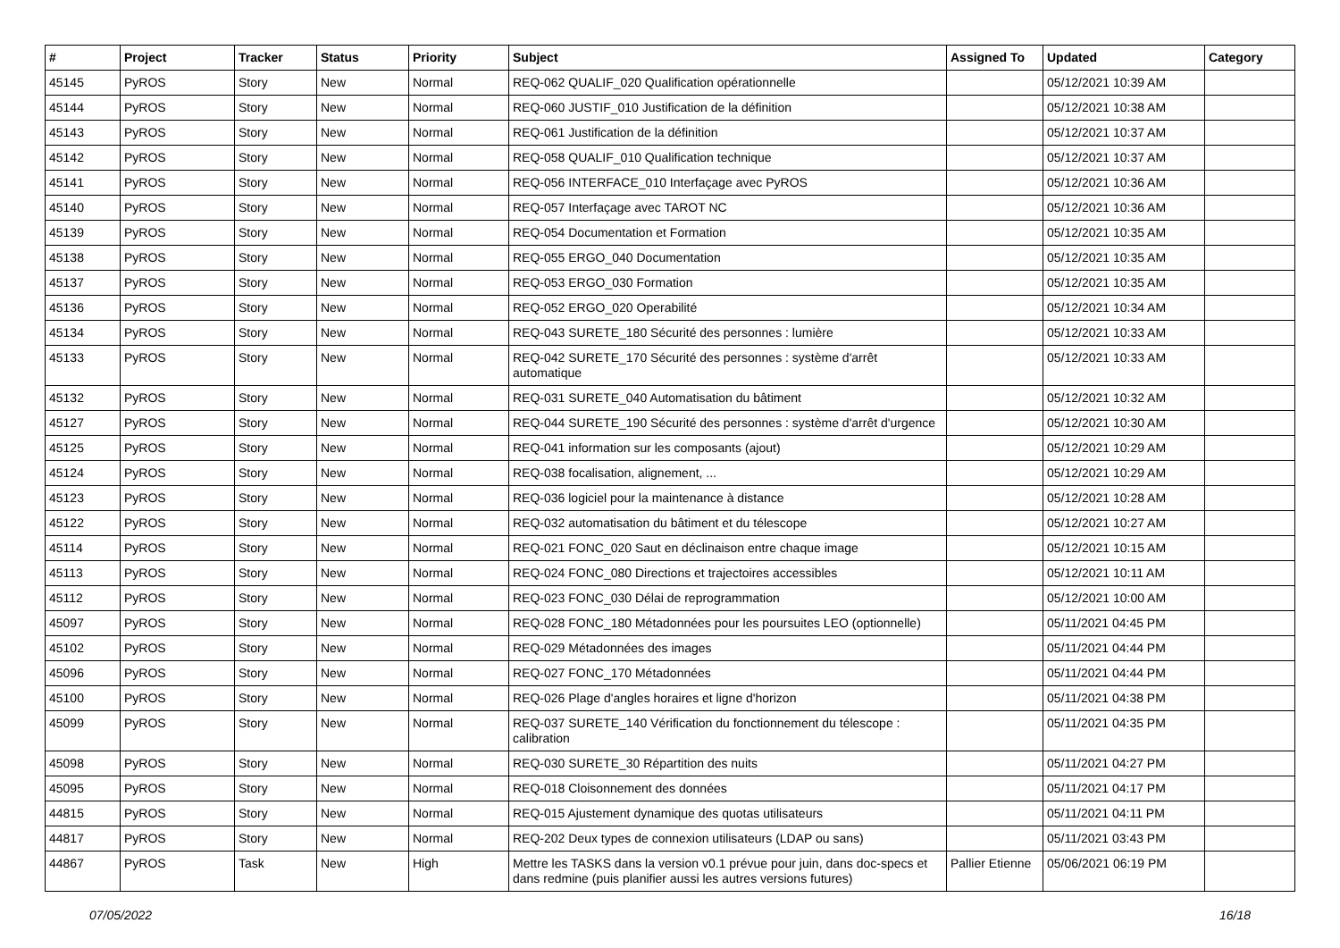| # | Project | Tracker | Status | Priority | Subject | Assigned To | Updated | Category |
| --- | --- | --- | --- | --- | --- | --- | --- | --- |
| 45145 | PyROS | Story | New | Normal | REQ-062 QUALIF_020 Qualification opérationnelle | | 05/12/2021 10:39 AM | |
| 45144 | PyROS | Story | New | Normal | REQ-060 JUSTIF_010 Justification de la définition | | 05/12/2021 10:38 AM | |
| 45143 | PyROS | Story | New | Normal | REQ-061 Justification de la définition | | 05/12/2021 10:37 AM | |
| 45142 | PyROS | Story | New | Normal | REQ-058 QUALIF_010 Qualification technique | | 05/12/2021 10:37 AM | |
| 45141 | PyROS | Story | New | Normal | REQ-056 INTERFACE_010 Interfaçage avec PyROS | | 05/12/2021 10:36 AM | |
| 45140 | PyROS | Story | New | Normal | REQ-057 Interfaçage avec TAROT NC | | 05/12/2021 10:36 AM | |
| 45139 | PyROS | Story | New | Normal | REQ-054 Documentation et Formation | | 05/12/2021 10:35 AM | |
| 45138 | PyROS | Story | New | Normal | REQ-055 ERGO_040 Documentation | | 05/12/2021 10:35 AM | |
| 45137 | PyROS | Story | New | Normal | REQ-053 ERGO_030 Formation | | 05/12/2021 10:35 AM | |
| 45136 | PyROS | Story | New | Normal | REQ-052 ERGO_020 Operabilité | | 05/12/2021 10:34 AM | |
| 45134 | PyROS | Story | New | Normal | REQ-043 SURETE_180 Sécurité des personnes : lumière | | 05/12/2021 10:33 AM | |
| 45133 | PyROS | Story | New | Normal | REQ-042 SURETE_170 Sécurité des personnes : système d'arrêt automatique | | 05/12/2021 10:33 AM | |
| 45132 | PyROS | Story | New | Normal | REQ-031 SURETE_040 Automatisation du bâtiment | | 05/12/2021 10:32 AM | |
| 45127 | PyROS | Story | New | Normal | REQ-044 SURETE_190 Sécurité des personnes : système d'arrêt d'urgence | | 05/12/2021 10:30 AM | |
| 45125 | PyROS | Story | New | Normal | REQ-041 information sur les composants (ajout) | | 05/12/2021 10:29 AM | |
| 45124 | PyROS | Story | New | Normal | REQ-038 focalisation, alignement, ... | | 05/12/2021 10:29 AM | |
| 45123 | PyROS | Story | New | Normal | REQ-036 logiciel pour la maintenance à distance | | 05/12/2021 10:28 AM | |
| 45122 | PyROS | Story | New | Normal | REQ-032 automatisation du bâtiment et du télescope | | 05/12/2021 10:27 AM | |
| 45114 | PyROS | Story | New | Normal | REQ-021 FONC_020 Saut en déclinaison entre chaque image | | 05/12/2021 10:15 AM | |
| 45113 | PyROS | Story | New | Normal | REQ-024 FONC_080 Directions et trajectoires accessibles | | 05/12/2021 10:11 AM | |
| 45112 | PyROS | Story | New | Normal | REQ-023 FONC_030 Délai de reprogrammation | | 05/12/2021 10:00 AM | |
| 45097 | PyROS | Story | New | Normal | REQ-028 FONC_180 Métadonnées pour les poursuites LEO (optionnelle) | | 05/11/2021 04:45 PM | |
| 45102 | PyROS | Story | New | Normal | REQ-029 Métadonnées des images | | 05/11/2021 04:44 PM | |
| 45096 | PyROS | Story | New | Normal | REQ-027 FONC_170 Métadonnées | | 05/11/2021 04:44 PM | |
| 45100 | PyROS | Story | New | Normal | REQ-026 Plage d'angles horaires et ligne d'horizon | | 05/11/2021 04:38 PM | |
| 45099 | PyROS | Story | New | Normal | REQ-037 SURETE_140 Vérification du fonctionnement du télescope : calibration | | 05/11/2021 04:35 PM | |
| 45098 | PyROS | Story | New | Normal | REQ-030 SURETE_30 Répartition des nuits | | 05/11/2021 04:27 PM | |
| 45095 | PyROS | Story | New | Normal | REQ-018 Cloisonnement des données | | 05/11/2021 04:17 PM | |
| 44815 | PyROS | Story | New | Normal | REQ-015 Ajustement dynamique des quotas utilisateurs | | 05/11/2021 04:11 PM | |
| 44817 | PyROS | Story | New | Normal | REQ-202 Deux types de connexion utilisateurs (LDAP ou sans) | | 05/11/2021 03:43 PM | |
| 44867 | PyROS | Task | New | High | Mettre les TASKS dans la version v0.1 prévue pour juin, dans doc-specs et dans redmine (puis planifier aussi les autres versions futures) | Pallier Etienne | 05/06/2021 06:19 PM | |
07/05/2022 16/18